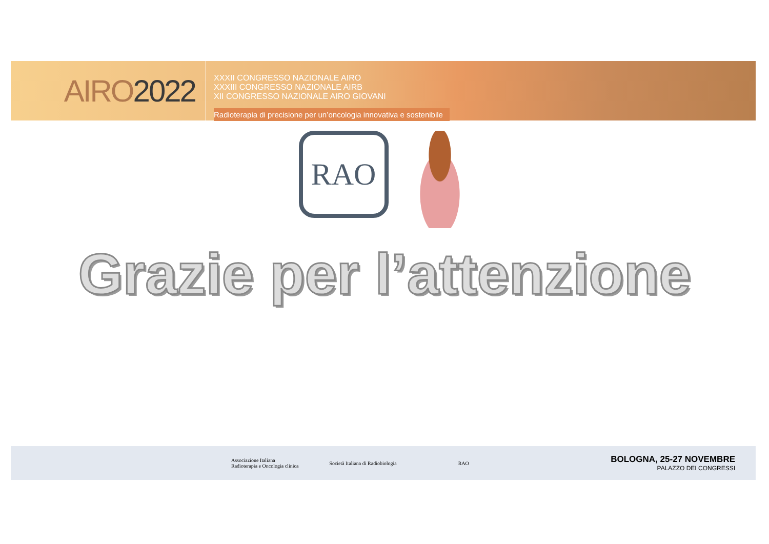AIRO 2022
XXXII CONGRESSO NAZIONALE AIRO
XXXIII CONGRESSO NAZIONALE AIRB
XII CONGRESSO NAZIONALE AIRO GIOVANI
Radioterapia di precisione per un’oncologia innovativa e sostenibile
RAO
Grazie per l’attenzione
Associazione Italiana
Radioterapia e Oncologia clinica
Società Italiana di Radiobiologia
RAO
BOLOGNA, 25-27 NOVEMBRE
PALAZZO DEI CONGRESSI